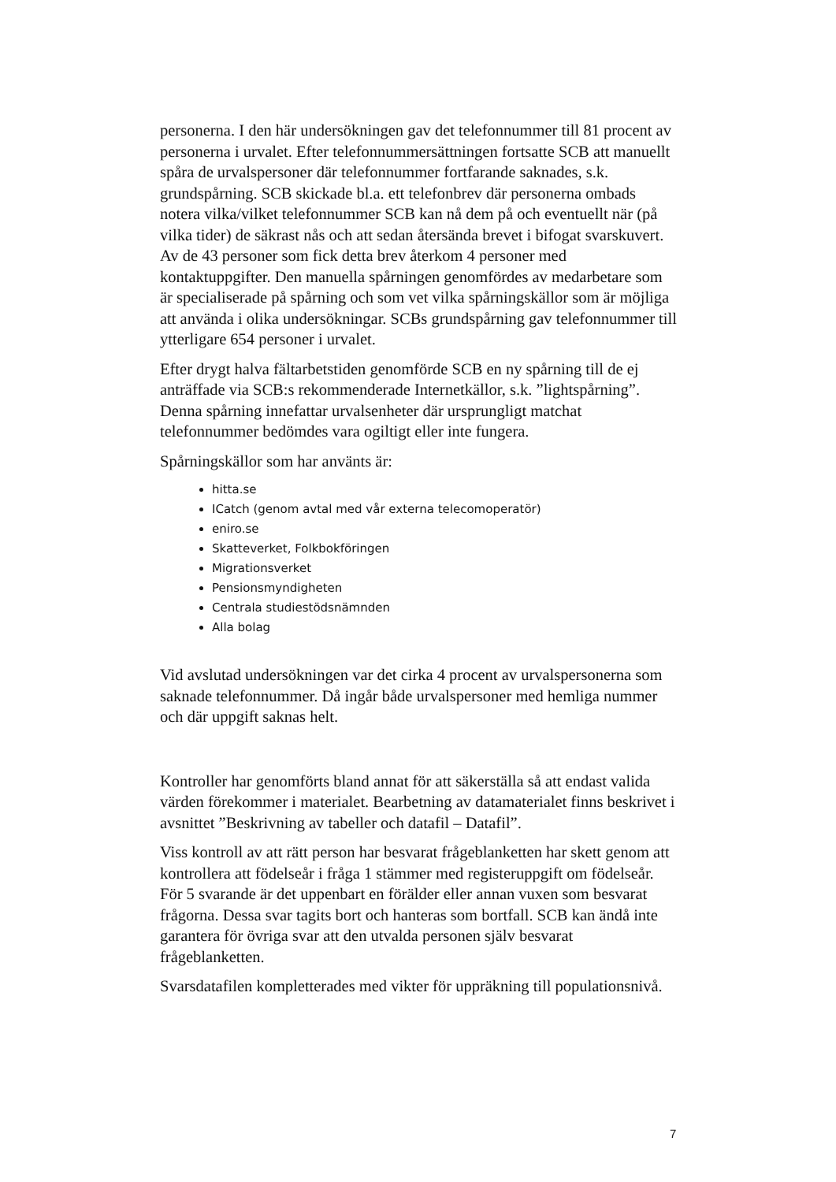personerna. I den här undersökningen gav det telefonnummer till 81 procent av personerna i urvalet. Efter telefonnummersättningen fortsatte SCB att manuellt spåra de urvalspersoner där telefonnummer fortfarande saknades, s.k. grundspårning. SCB skickade bl.a. ett telefonbrev där personerna ombads notera vilka/vilket telefonnummer SCB kan nå dem på och eventuellt när (på vilka tider) de säkrast nås och att sedan återsända brevet i bifogat svarskuvert. Av de 43 personer som fick detta brev återkom 4 personer med kontaktuppgifter. Den manuella spårningen genomfördes av medarbetare som är specialiserade på spårning och som vet vilka spårningskällor som är möjliga att använda i olika undersökningar. SCBs grundspårning gav telefonnummer till ytterligare 654 personer i urvalet.
Efter drygt halva fältarbetstiden genomförde SCB en ny spårning till de ej anträffade via SCB:s rekommenderade Internetkällor, s.k. ”lightspårning”. Denna spårning innefattar urvalsenheter där ursprungligt matchat telefonnummer bedömdes vara ogiltigt eller inte fungera.
Spårningskällor som har använts är:
hitta.se
ICatch (genom avtal med vår externa telecomoperatör)
eniro.se
Skatteverket, Folkbokföringen
Migrationsverket
Pensionsmyndigheten
Centrala studiestödsnämnden
Alla bolag
Vid avslutad undersökningen var det cirka 4 procent av urvalspersonerna som saknade telefonnummer. Då ingår både urvalspersoner med hemliga nummer och där uppgift saknas helt.
Kontroller har genomförts bland annat för att säkerställa så att endast valida värden förekommer i materialet. Bearbetning av datamaterialet finns beskrivet i avsnittet ”Beskrivning av tabeller och datafil – Datafil”.
Viss kontroll av att rätt person har besvarat frågeblanketten har skett genom att kontrollera att födelseår i fråga 1 stämmer med registeruppgift om födelseår. För 5 svarande är det uppenbart en förälder eller annan vuxen som besvarat frågorna. Dessa svar tagits bort och hanteras som bortfall. SCB kan ändå inte garantera för övriga svar att den utvalda personen själv besvarat frågeblanketten.
Svarsdatafilen kompletterades med vikter för uppräkning till populationsnivå.
7